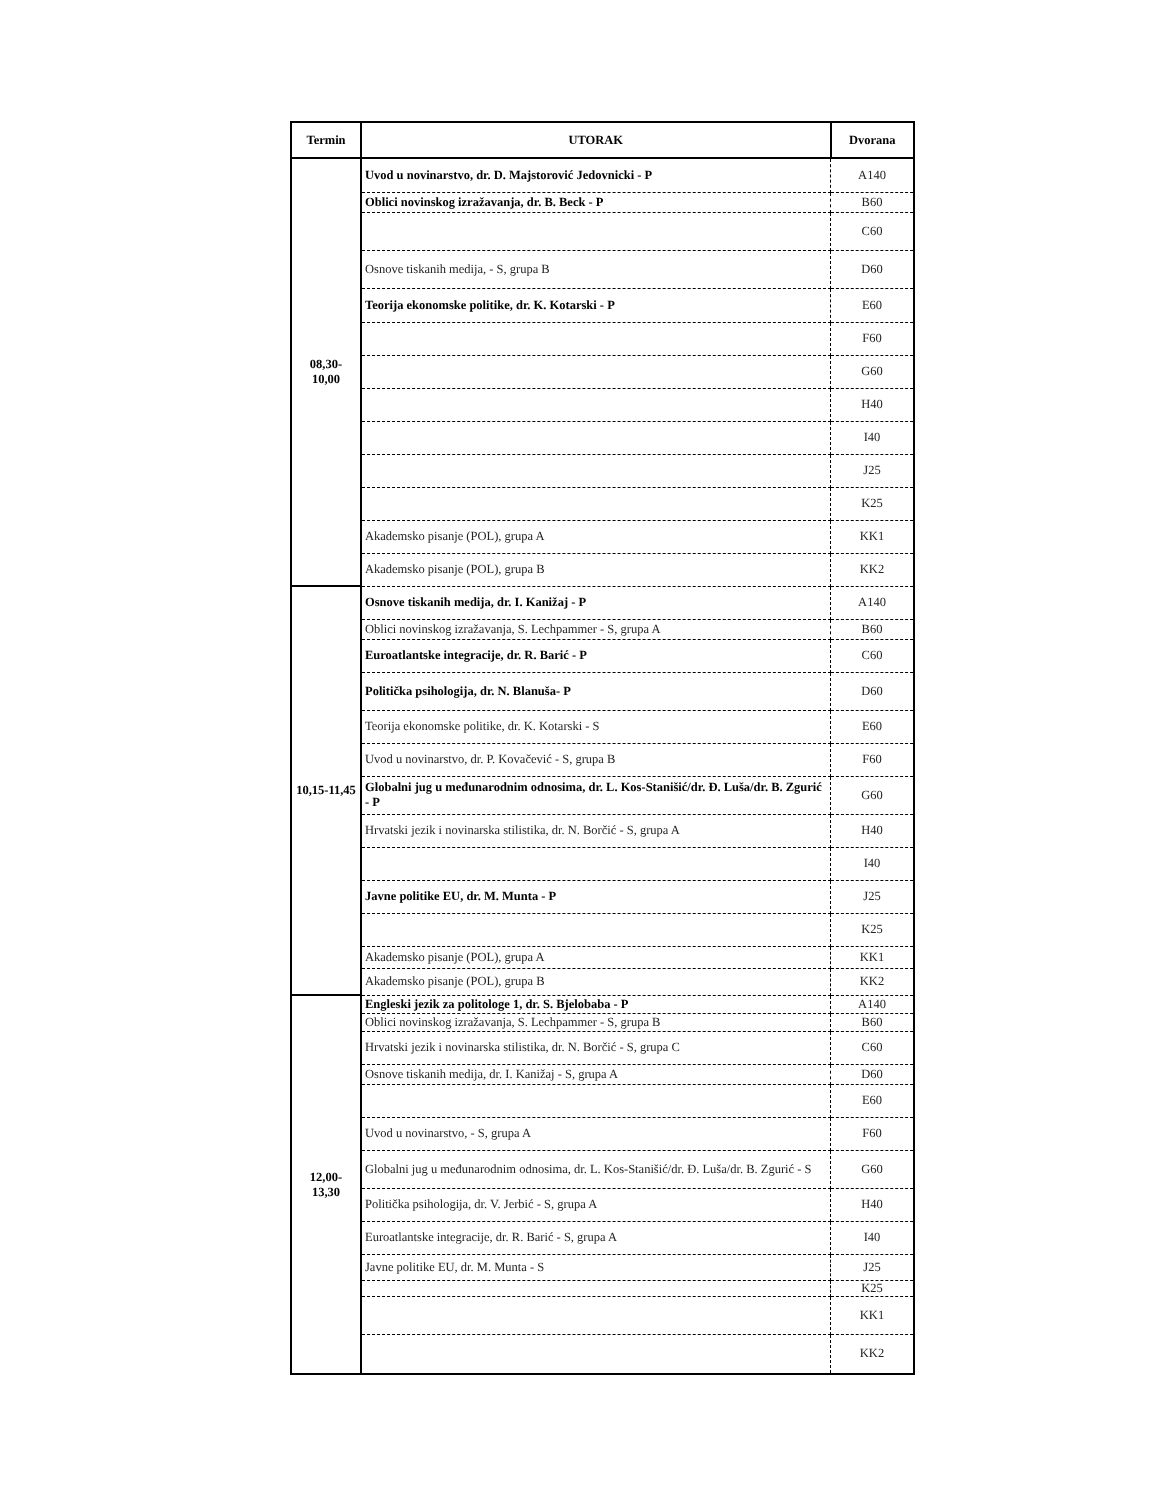| Termin | UTORAK | Dvorana |
| --- | --- | --- |
| 08,30- 10,00 | Uvod u novinarstvo, dr. D. Majstorović Jedovnicki - P | A140 |
| | Oblici novinskog izražavanja, dr. B. Beck - P | B60 |
| | | C60 |
| | Osnove tiskanih medija, - S, grupa B | D60 |
| | Teorija ekonomske politike, dr. K. Kotarski - P | E60 |
| | | F60 |
| | | G60 |
| | | H40 |
| | | I40 |
| | | J25 |
| | | K25 |
| | Akademsko pisanje (POL), grupa A | KK1 |
| | Akademsko pisanje (POL), grupa B | KK2 |
| 10,15-11,45 | Osnove tiskanih medija, dr. I. Kanižaj - P | A140 |
| | Oblici novinskog izražavanja, S. Lechpammer - S, grupa A | B60 |
| | Euroatlantske integracije, dr. R. Barić - P | C60 |
| | Politička psihologija, dr. N. Blanuša- P | D60 |
| | Teorija ekonomske politike, dr. K. Kotarski - S | E60 |
| | Uvod u novinarstvo, dr. P. Kovačević - S, grupa B | F60 |
| | Globalni jug u međunarodnim odnosima, dr. L. Kos-Stanišić/dr. Đ. Luša/dr. B. Zgurić - P | G60 |
| | Hrvatski jezik i novinarska stilistika, dr. N. Borčić - S, grupa A | H40 |
| | | I40 |
| | Javne politike EU, dr. M. Munta - P | J25 |
| | | K25 |
| | Akademsko pisanje (POL), grupa A | KK1 |
| | Akademsko pisanje (POL), grupa B | KK2 |
| 12,00- 13,30 | Engleski jezik za politologe 1, dr. S. Bjelobaba - P | A140 |
| | Oblici novinskog izražavanja, S. Lechpammer - S, grupa B | B60 |
| | Hrvatski jezik i novinarska stilistika, dr. N. Borčić - S, grupa C | C60 |
| | Osnove tiskanih medija, dr. I. Kanižaj - S, grupa A | D60 |
| | | E60 |
| | Uvod u novinarstvo, - S, grupa A | F60 |
| | Globalni jug u međunarodnim odnosima, dr. L. Kos-Stanišić/dr. Đ. Luša/dr. B. Zgurić - S | G60 |
| | Politička psihologija, dr. V. Jerbić - S, grupa A | H40 |
| | Euroatlantske integracije, dr. R. Barić - S, grupa A | I40 |
| | Javne politike EU, dr. M. Munta - S | J25 |
| | | K25 |
| | | KK1 |
| | | KK2 |